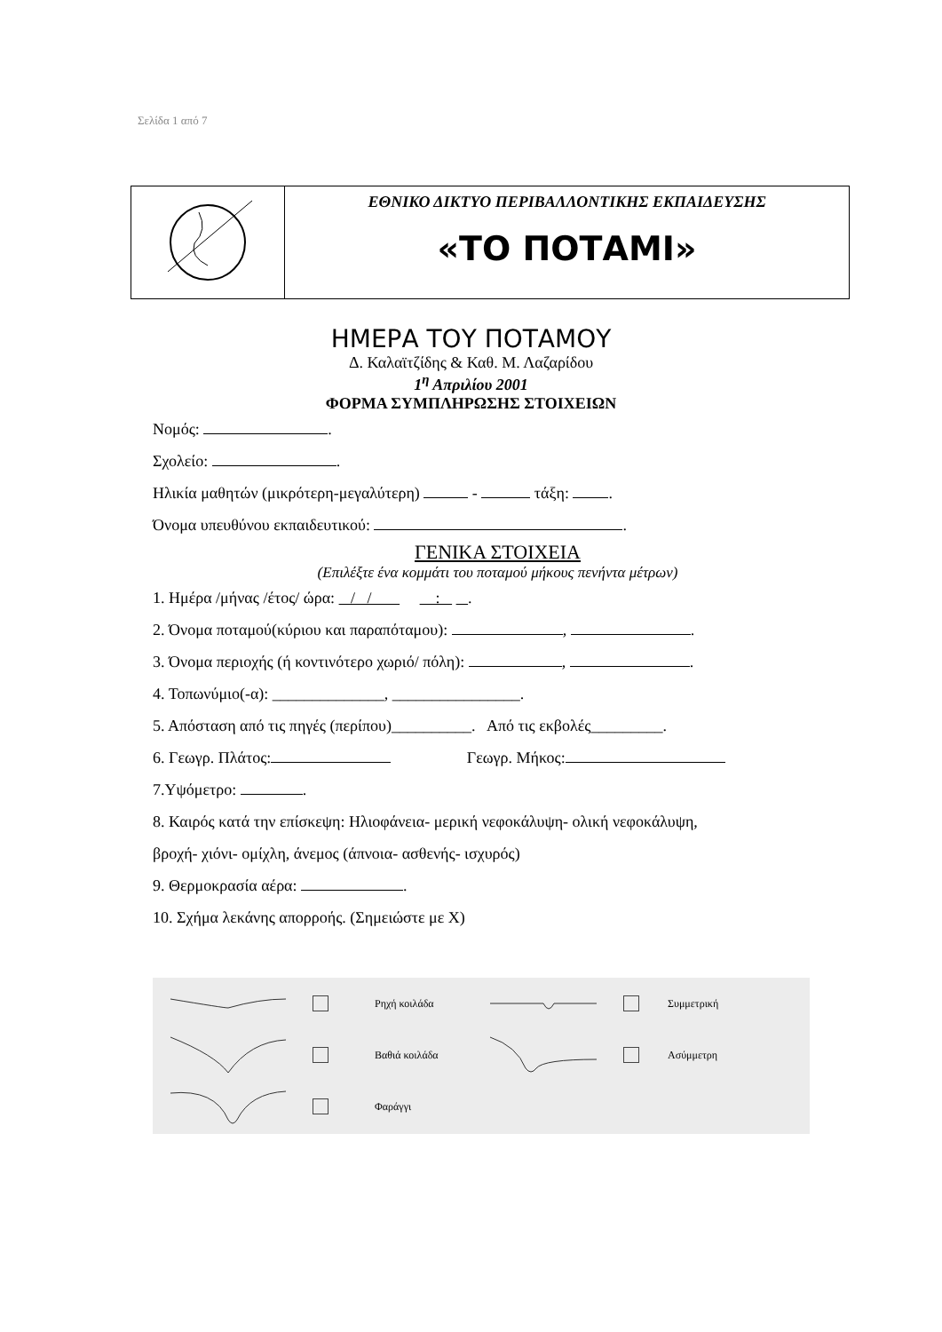Σελίδα 1 από 7
| | ΕΘΝΙΚΟ ΔΙΚΤΥΟ ΠΕΡΙΒΑΛΛΟΝΤΙΚΗΣ ΕΚΠΑΙΔΕΥΣΗΣ «ΤΟ ΠΟΤΑΜΙ» |
ΗΜΕΡΑ ΤΟΥ ΠΟΤΑΜΟΥ
Δ. Καλαϊτζίδης & Καθ. Μ. Λαζαρίδου
1<sup>η</sup> Απριλίου 2001
ΦΟΡΜΑ ΣΥΜΠΛΗΡΩΣΗΣ ΣΤΟΙΧΕΙΩΝ
Νομός: .
Σχολείο: .
Ηλικία μαθητών (μικρότερη-μεγαλύτερη) - τάξη: .
Όνομα υπευθύνου εκπαιδευτικού: .
ΓΕΝΙΚΑ ΣΤΟΙΧΕΙΑ
(Επιλέξτε ένα κομμάτι του ποταμού μήκους πενήντα μέτρων)
1. Ημέρα /μήνας /έτος/ ώρα: / / : .
2. Όνομα ποταμού(κύριου και παραπόταμου): , .
3. Όνομα περιοχής (ή κοντινότερο χωριό/ πόλη): , .
4. Τοπωνύμιο(-α): ______________, ________________.
5. Απόσταση από τις πηγές (περίπου)__________. Από τις εκβολές_________.
6. Γεωγρ. Πλάτος: Γεωγρ. Μήκος:
7.Υψόμετρο: .
8. Καιρός κατά την επίσκεψη: Ηλιοφάνεια- μερική νεφοκάλυψη- ολική νεφοκάλυψη,
βροχή- χιόνι- ομίχλη, άνεμος (άπνοια- ασθενής- ισχυρός)
9. Θερμοκρασία αέρα: .
10. Σχήμα λεκάνης απορροής. (Σημειώστε με Χ)
Ρηχή κοιλάδα
Συμμετρική
Βαθιά κοιλάδα
Ασύμμετρη
Φαράγγι